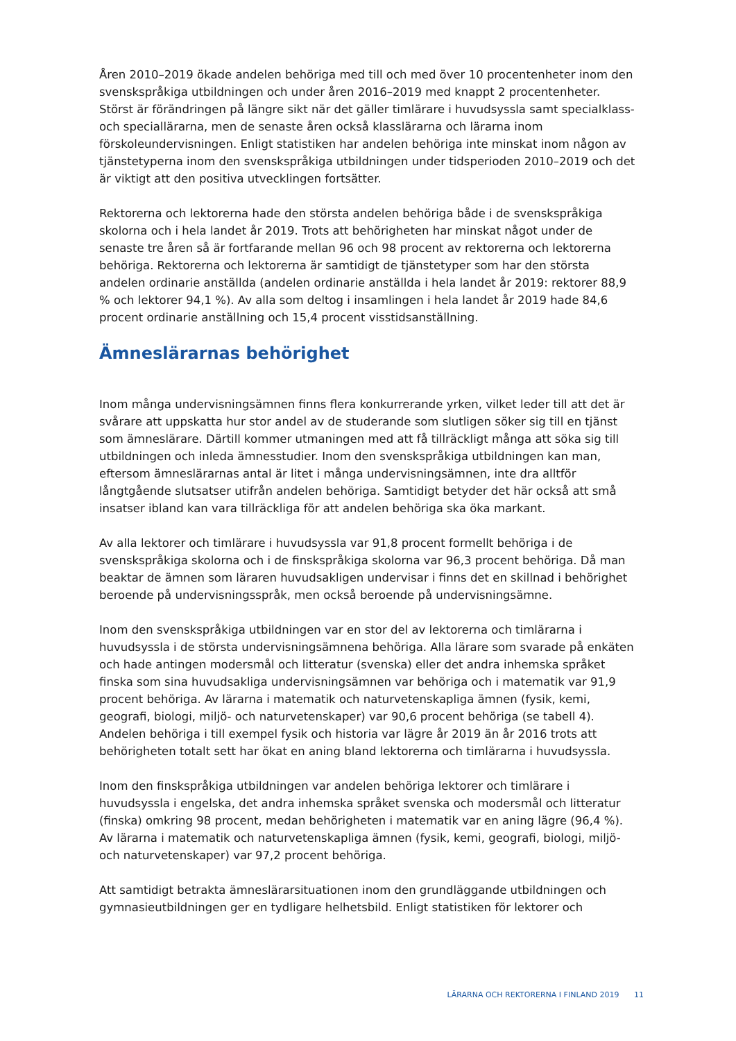Åren 2010–2019 ökade andelen behöriga med till och med över 10 procentenheter inom den svenskspråkiga utbildningen och under åren 2016–2019 med knappt 2 procentenheter. Störst är förändringen på längre sikt när det gäller timlärare i huvudsyssla samt specialklass- och speciallärarna, men de senaste åren också klasslärarna och lärarna inom förskoleundervisningen. Enligt statistiken har andelen behöriga inte minskat inom någon av tjänstetyperna inom den svenskspråkiga utbildningen under tidsperioden 2010–2019 och det är viktigt att den positiva utvecklingen fortsätter.
Rektorerna och lektorerna hade den största andelen behöriga både i de svenskspråkiga skolorna och i hela landet år 2019. Trots att behörigheten har minskat något under de senaste tre åren så är fortfarande mellan 96 och 98 procent av rektorerna och lektorerna behöriga. Rektorerna och lektorerna är samtidigt de tjänstetyper som har den största andelen ordinarie anställda (andelen ordinarie anställda i hela landet år 2019: rektorer 88,9 % och lektorer 94,1 %). Av alla som deltog i insamlingen i hela landet år 2019 hade 84,6 procent ordinarie anställning och 15,4 procent visstidsanställning.
Ämneslärarnas behörighet
Inom många undervisningsämnen finns flera konkurrerande yrken, vilket leder till att det är svårare att uppskatta hur stor andel av de studerande som slutligen söker sig till en tjänst som ämneslärare. Därtill kommer utmaningen med att få tillräckligt många att söka sig till utbildningen och inleda ämnesstudier. Inom den svenskspråkiga utbildningen kan man, eftersom ämneslärarnas antal är litet i många undervisningsämnen, inte dra alltför långtgående slutsatser utifrån andelen behöriga. Samtidigt betyder det här också att små insatser ibland kan vara tillräckliga för att andelen behöriga ska öka markant.
Av alla lektorer och timlärare i huvudsyssla var 91,8 procent formellt behöriga i de svenskspråkiga skolorna och i de finskspråkiga skolorna var 96,3 procent behöriga. Då man beaktar de ämnen som läraren huvudsakligen undervisar i finns det en skillnad i behörighet beroende på undervisningsspråk, men också beroende på undervisningsämne.
Inom den svenskspråkiga utbildningen var en stor del av lektorerna och timlärarna i huvudsyssla i de största undervisningsämnena behöriga. Alla lärare som svarade på enkäten och hade antingen modersmål och litteratur (svenska) eller det andra inhemska språket finska som sina huvudsakliga undervisningsämnen var behöriga och i matematik var 91,9 procent behöriga. Av lärarna i matematik och naturvetenskapliga ämnen (fysik, kemi, geografi, biologi, miljö- och naturvetenskaper) var 90,6 procent behöriga (se tabell 4). Andelen behöriga i till exempel fysik och historia var lägre år 2019 än år 2016 trots att behörigheten totalt sett har ökat en aning bland lektorerna och timlärarna i huvudsyssla.
Inom den finskspråkiga utbildningen var andelen behöriga lektorer och timlärare i huvudsyssla i engelska, det andra inhemska språket svenska och modersmål och litteratur (finska) omkring 98 procent, medan behörigheten i matematik var en aning lägre (96,4 %). Av lärarna i matematik och naturvetenskapliga ämnen (fysik, kemi, geografi, biologi, miljö- och naturvetenskaper) var 97,2 procent behöriga.
Att samtidigt betrakta ämneslärarsituationen inom den grundläggande utbildningen och gymnasieutbildningen ger en tydligare helhetsbild. Enligt statistiken för lektorer och
LÄRARNA OCH REKTORERNA I FINLAND 2019 11